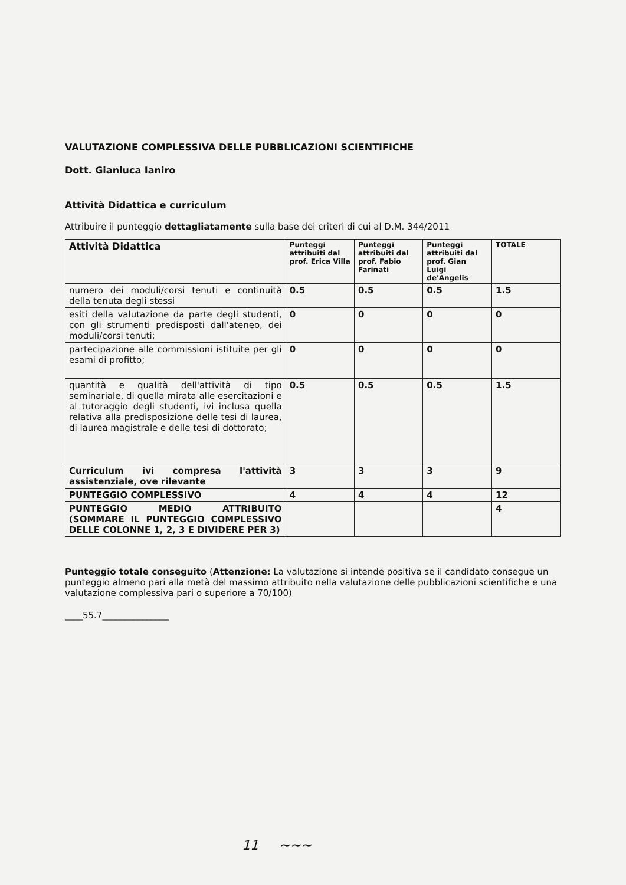VALUTAZIONE COMPLESSIVA DELLE PUBBLICAZIONI SCIENTIFICHE
Dott. Gianluca Ianiro
Attività Didattica e curriculum
Attribuire il punteggio dettagliatamente sulla base dei criteri di cui al D.M. 344/2011
| Attività Didattica | Punteggi attribuiti dal prof. Erica Villa | Punteggi attribuiti dal prof. Fabio Farinati | Punteggi attribuiti dal prof. Gian Luigi de'Angelis | TOTALE |
| --- | --- | --- | --- | --- |
| numero dei moduli/corsi tenuti e continuità della tenuta degli stessi | 0.5 | 0.5 | 0.5 | 1.5 |
| esiti della valutazione da parte degli studenti, con gli strumenti predisposti dall'ateneo, dei moduli/corsi tenuti; | 0 | 0 | 0 | 0 |
| partecipazione alle commissioni istituite per gli esami di profitto; | 0 | 0 | 0 | 0 |
| quantità e qualità dell'attività di tipo seminariale, di quella mirata alle esercitazioni e al tutoraggio degli studenti, ivi inclusa quella relativa alla predisposizione delle tesi di laurea, di laurea magistrale e delle tesi di dottorato; | 0.5 | 0.5 | 0.5 | 1.5 |
| Curriculum ivi compresa l'attività assistenziale, ove rilevante | 3 | 3 | 3 | 9 |
| PUNTEGGIO COMPLESSIVO | 4 | 4 | 4 | 12 |
| PUNTEGGIO MEDIO ATTRIBUITO (SOMMARE IL PUNTEGGIO COMPLESSIVO DELLE COLONNE 1, 2, 3 E DIVIDERE PER 3) | | | | 4 |
Punteggio totale conseguito (Attenzione: La valutazione si intende positiva se il candidato consegue un punteggio almeno pari alla metà del massimo attribuito nella valutazione delle pubblicazioni scientifiche e una valutazione complessiva pari o superiore a 70/100)
____55.7_______________
11 ~~~